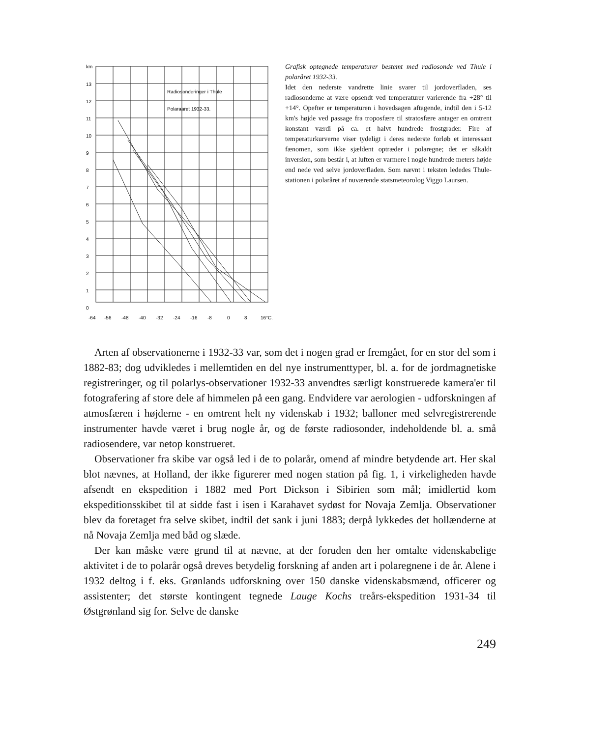km
13
12
11
10
9
8
7
6
5
4
3
2
1
0
Radiosonderinger i Thule
Polaraaret 1932-33.
-64
-56
-48
-40
-32
-24
-16
-8
0
8
16°C.
Grafisk optegnede temperaturer bestemt med radiosonde ved Thule i polaråret 1932-33.
Idet den nederste vandrette linie svarer til jordoverfladen, ses radiosonderne at være opsendt ved temperaturer varierende fra ÷28° til +14°. Opefter er temperaturen i hovedsagen aftagende, indtil den i 5-12 km's højde ved passage fra troposfære til stratosfære antager en omtrent konstant værdi på ca. et halvt hundrede frostgrader. Fire af temperaturkurverne viser tydeligt i deres nederste forløb et interessant fænomen, som ikke sjældent optræder i polaregne; det er såkaldt inversion, som består i, at luften er varmere i nogle hundrede meters højde end nede ved selve jordoverfladen. Som nævnt i teksten lededes Thule-stationen i polaråret af nuværende statsmeteorolog Viggo Laursen.
Arten af observationerne i 1932-33 var, som det i nogen grad er fremgået, for en stor del som i 1882-83; dog udvikledes i mellemtiden en del nye instrumenttyper, bl. a. for de jordmagnetiske registreringer, og til polarlys-observationer 1932-33 anvendtes særligt konstruerede kamera'er til fotografering af store dele af himmelen på een gang. Endvidere var aerologien - udforskningen af atmosfæren i højderne - en omtrent helt ny videnskab i 1932; balloner med selvregistrerende instrumenter havde været i brug nogle år, og de første radiosonder, indeholdende bl. a. små radiosendere, var netop konstrueret.
Observationer fra skibe var også led i de to polarår, omend af mindre betydende art. Her skal blot nævnes, at Holland, der ikke figurerer med nogen station på fig. 1, i virkeligheden havde afsendt en ekspedition i 1882 med Port Dickson i Sibirien som mål; imidlertid kom ekspeditionsskibet til at sidde fast i isen i Karahavet sydøst for Novaja Zemlja. Observationer blev da foretaget fra selve skibet, indtil det sank i juni 1883; derpå lykkedes det hollænderne at nå Novaja Zemlja med båd og slæde.
Der kan måske være grund til at nævne, at der foruden den her omtalte videnskabelige aktivitet i de to polarår også dreves betydelig forskning af anden art i polaregnene i de år. Alene i 1932 deltog i f. eks. Grønlands udforskning over 150 danske videnskabsmænd, officerer og assistenter; det største kontingent tegnede Lauge Kochs treårs-ekspedition 1931-34 til Østgrønland sig for. Selve de danske
249